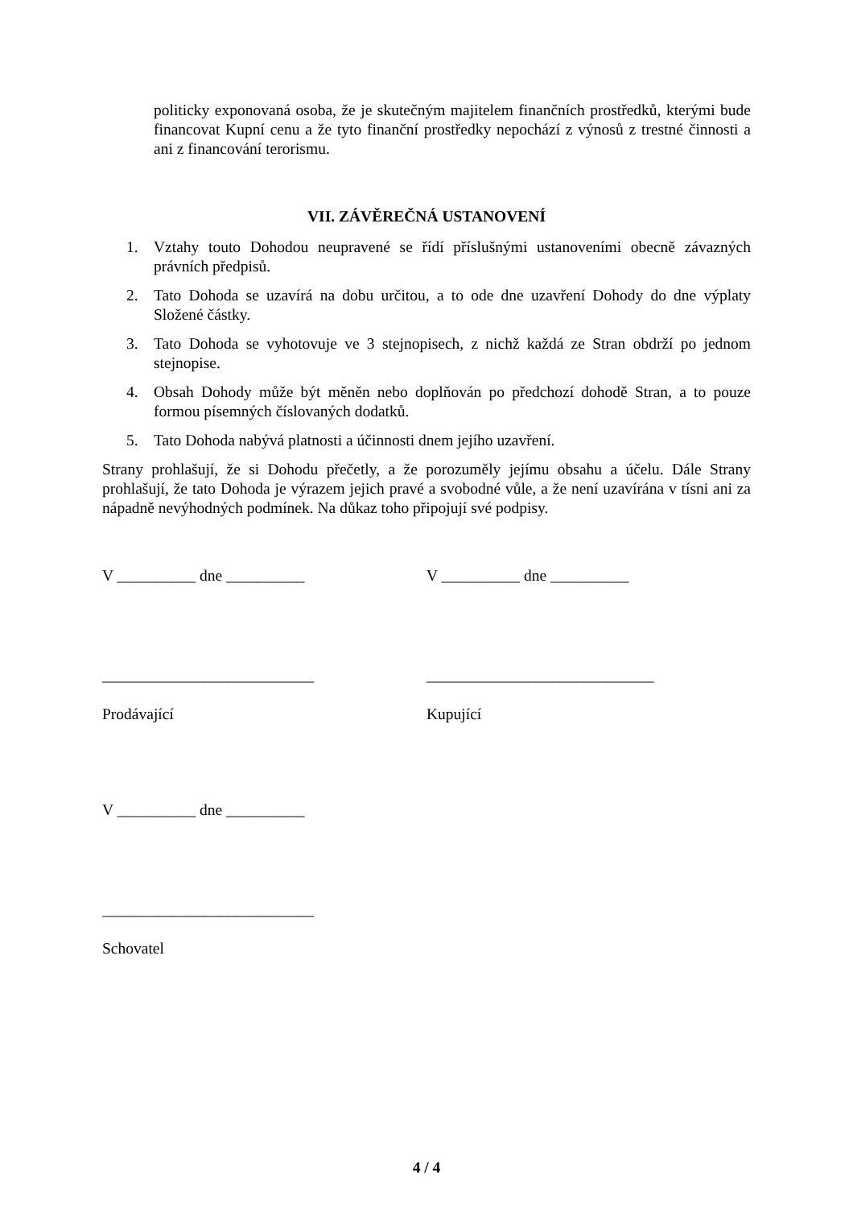politicky exponovaná osoba, že je skutečným majitelem finančních prostředků, kterými bude financovat Kupní cenu a že tyto finanční prostředky nepochází z výnosů z trestné činnosti a ani z financování terorismu.
VII. ZÁVĚREČNÁ USTANOVENÍ
1. Vztahy touto Dohodou neupravené se řídí příslušnými ustanoveními obecně závazných právních předpisů.
2. Tato Dohoda se uzavírá na dobu určitou, a to ode dne uzavření Dohody do dne výplaty Složené částky.
3. Tato Dohoda se vyhotovuje ve 3 stejnopisech, z nichž každá ze Stran obdrží po jednom stejnopise.
4. Obsah Dohody může být měněn nebo doplňován po předchozí dohodě Stran, a to pouze formou písemných číslovaných dodatků.
5. Tato Dohoda nabývá platnosti a účinnosti dnem jejího uzavření.
Strany prohlašují, že si Dohodu přečetly, a že porozuměly jejímu obsahu a účelu. Dále Strany prohlašují, že tato Dohoda je výrazem jejich pravé a svobodné vůle, a že není uzavírána v tísni ani za nápadně nevýhodných podmínek. Na důkaz toho připojují své podpisy.
V __________ dne __________ V __________ dne __________
___________________________
Prodávající
_____________________________
Kupující
V __________ dne __________
___________________________
Schovatel
4 / 4